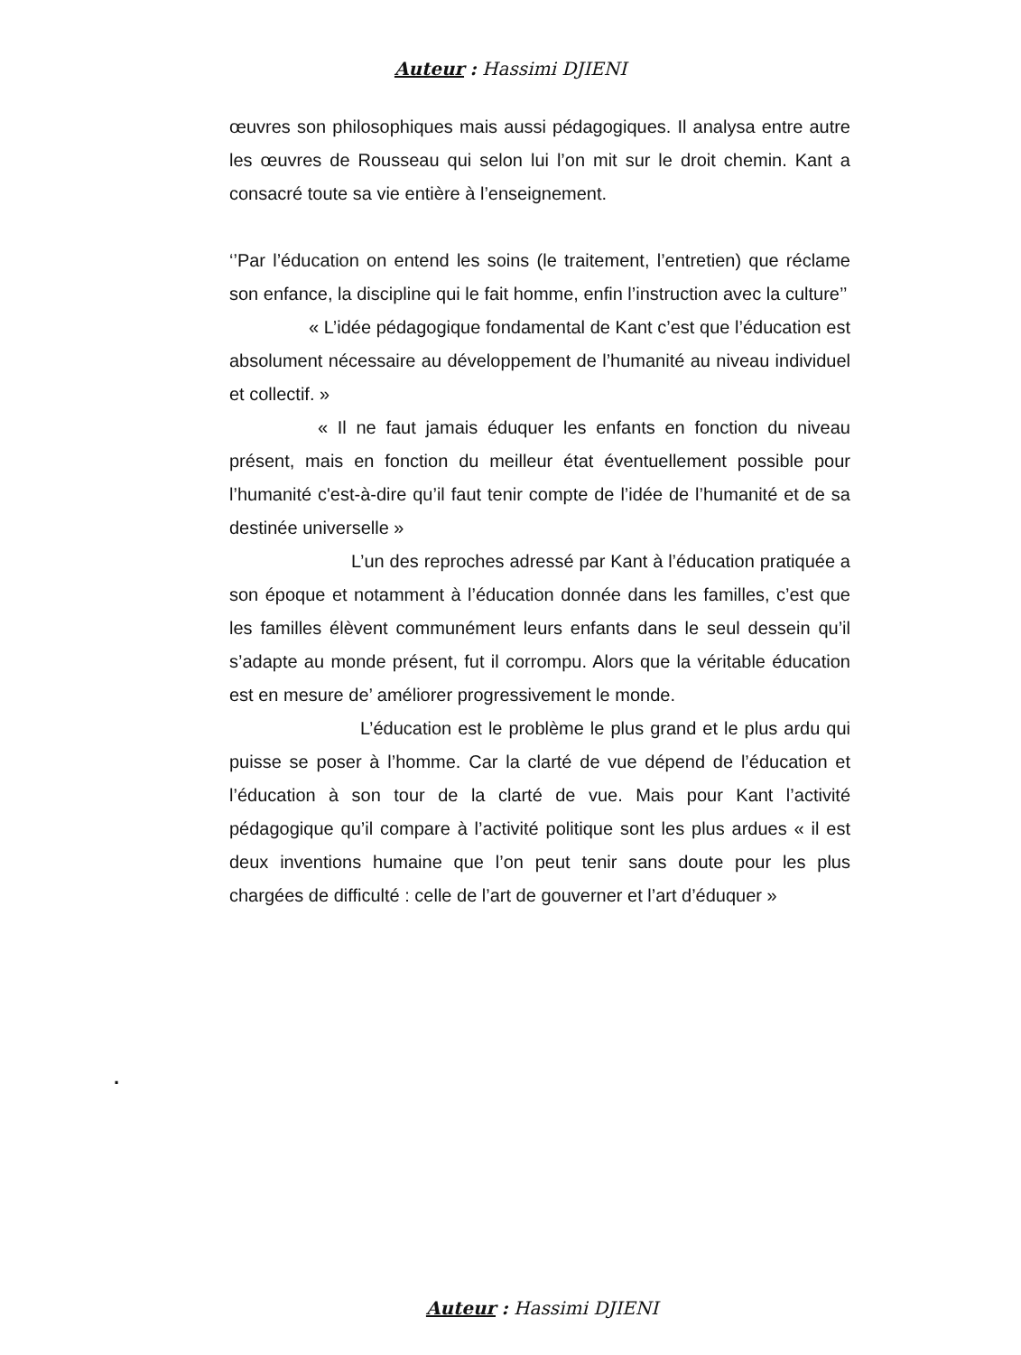Auteur : Hassimi DJIENI
œuvres son philosophiques mais aussi pédagogiques. Il analysa entre autre les œuvres de Rousseau qui selon lui l’on mit sur le droit chemin. Kant a consacré toute sa vie entière à l’enseignement.
‘’Par l’éducation on entend les soins (le traitement, l’entretien) que réclame son enfance, la discipline qui le fait homme, enfin l’instruction avec la culture’’
« L’idée pédagogique fondamental de Kant c’est que l’éducation est absolument nécessaire au développement de l’humanité au niveau individuel et collectif. »
« Il ne faut jamais éduquer les enfants en fonction du niveau présent, mais en fonction du meilleur état éventuellement possible pour l’humanité c'est-à-dire qu’il faut tenir compte de l’idée de l’humanité et de sa destinée universelle »
L’un des reproches adressé par Kant à l’éducation pratiquée a son époque et notamment à l’éducation donnée dans les familles, c’est que les familles élèvent communément leurs enfants dans le seul dessein qu’il s’adapte au monde présent, fut il corrompu. Alors que la véritable éducation est en mesure de’ améliorer progressivement le monde.
L’éducation est le problème le plus grand et le plus ardu qui puisse se poser à l’homme. Car la clarté de vue dépend de l’éducation et l’éducation à son tour de la clarté de vue. Mais pour Kant l’activité pédagogique qu’il compare à l’activité politique sont les plus ardues « il est deux inventions humaine que l’on peut tenir sans doute pour les plus chargées de difficulté : celle de l’art de gouverner et l’art d’éduquer »
.
Auteur : Hassimi DJIENI